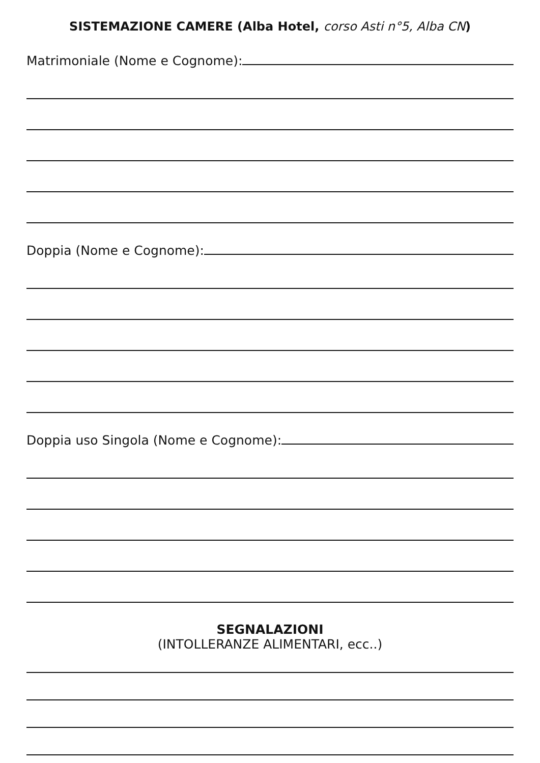SISTEMAZIONE CAMERE (Alba Hotel, corso Asti n°5, Alba CN)
Matrimoniale (Nome e Cognome):
Doppia (Nome e Cognome):
Doppia uso Singola (Nome e Cognome):
SEGNALAZIONI
(INTOLLERANZE ALIMENTARI, ecc..)